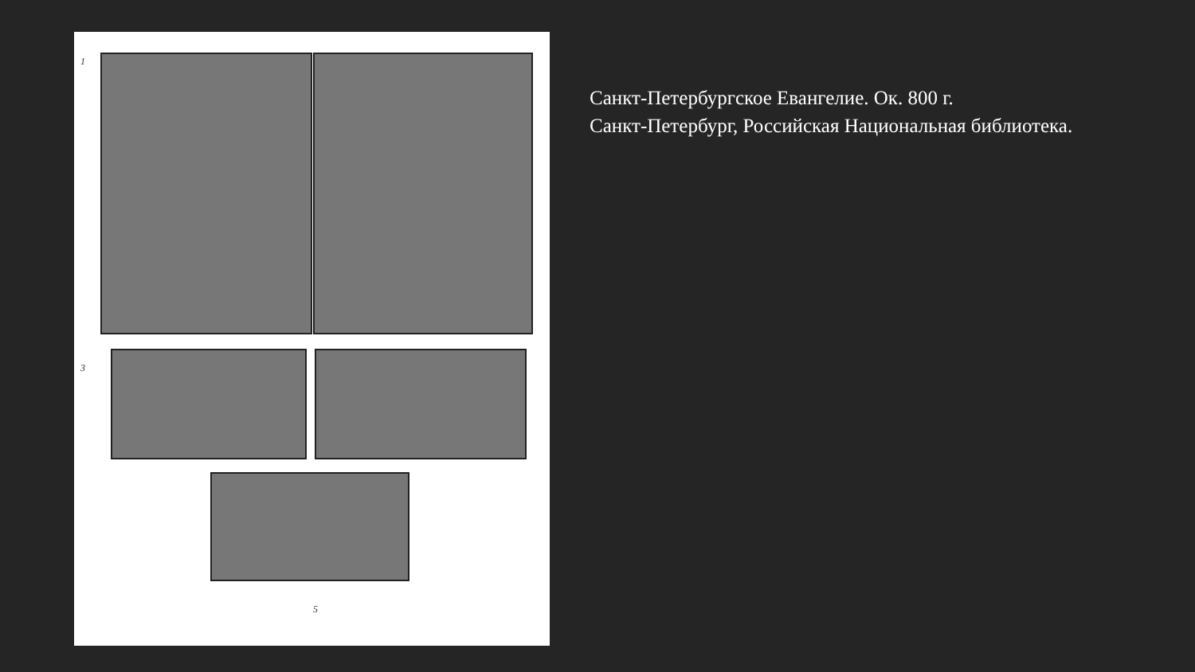1
3
5
Санкт-Петербургское Евангелие. Ок. 800 г.
Санкт-Петербург, Российская Национальная библиотека.